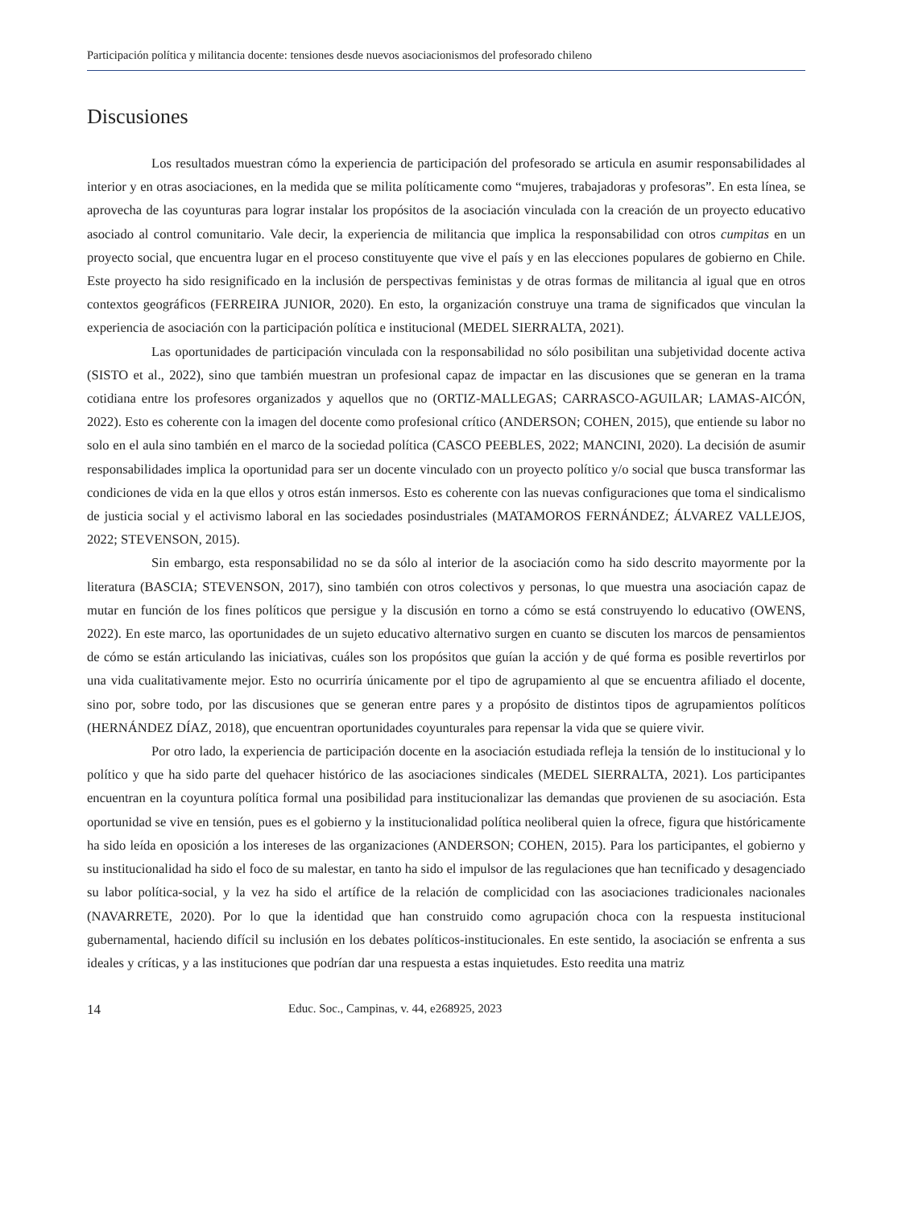Participación política y militancia docente: tensiones desde nuevos asociacionismos del profesorado chileno
Discusiones
Los resultados muestran cómo la experiencia de participación del profesorado se articula en asumir responsabilidades al interior y en otras asociaciones, en la medida que se milita políticamente como “mujeres, trabajadoras y profesoras”. En esta línea, se aprovecha de las coyunturas para lograr instalar los propósitos de la asociación vinculada con la creación de un proyecto educativo asociado al control comunitario. Vale decir, la experiencia de militancia que implica la responsabilidad con otros cumpitas en un proyecto social, que encuentra lugar en el proceso constituyente que vive el país y en las elecciones populares de gobierno en Chile. Este proyecto ha sido resignificado en la inclusión de perspectivas feministas y de otras formas de militancia al igual que en otros contextos geográficos (FERREIRA JUNIOR, 2020). En esto, la organización construye una trama de significados que vinculan la experiencia de asociación con la participación política e institucional (MEDEL SIERRALTA, 2021).
Las oportunidades de participación vinculada con la responsabilidad no sólo posibilitan una subjetividad docente activa (SISTO et al., 2022), sino que también muestran un profesional capaz de impactar en las discusiones que se generan en la trama cotidiana entre los profesores organizados y aquellos que no (ORTIZ-MALLEGAS; CARRASCO-AGUILAR; LAMAS-AICÓN, 2022). Esto es coherente con la imagen del docente como profesional crítico (ANDERSON; COHEN, 2015), que entiende su labor no solo en el aula sino también en el marco de la sociedad política (CASCO PEEBLES, 2022; MANCINI, 2020). La decisión de asumir responsabilidades implica la oportunidad para ser un docente vinculado con un proyecto político y/o social que busca transformar las condiciones de vida en la que ellos y otros están inmersos. Esto es coherente con las nuevas configuraciones que toma el sindicalismo de justicia social y el activismo laboral en las sociedades posindustriales (MATAMOROS FERNÁNDEZ; ÁLVAREZ VALLEJOS, 2022; STEVENSON, 2015).
Sin embargo, esta responsabilidad no se da sólo al interior de la asociación como ha sido descrito mayormente por la literatura (BASCIA; STEVENSON, 2017), sino también con otros colectivos y personas, lo que muestra una asociación capaz de mutar en función de los fines políticos que persigue y la discusión en torno a cómo se está construyendo lo educativo (OWENS, 2022). En este marco, las oportunidades de un sujeto educativo alternativo surgen en cuanto se discuten los marcos de pensamientos de cómo se están articulando las iniciativas, cuáles son los propósitos que guían la acción y de qué forma es posible revertirlos por una vida cualitativamente mejor. Esto no ocurriría únicamente por el tipo de agrupamiento al que se encuentra afiliado el docente, sino por, sobre todo, por las discusiones que se generan entre pares y a propósito de distintos tipos de agrupamientos políticos (HERNÁNDEZ DÍAZ, 2018), que encuentran oportunidades coyunturales para repensar la vida que se quiere vivir.
Por otro lado, la experiencia de participación docente en la asociación estudiada refleja la tensión de lo institucional y lo político y que ha sido parte del quehacer histórico de las asociaciones sindicales (MEDEL SIERRALTA, 2021). Los participantes encuentran en la coyuntura política formal una posibilidad para institucionalizar las demandas que provienen de su asociación. Esta oportunidad se vive en tensión, pues es el gobierno y la institucionalidad política neoliberal quien la ofrece, figura que históricamente ha sido leída en oposición a los intereses de las organizaciones (ANDERSON; COHEN, 2015). Para los participantes, el gobierno y su institucionalidad ha sido el foco de su malestar, en tanto ha sido el impulsor de las regulaciones que han tecnificado y desagenciado su labor política-social, y la vez ha sido el artífice de la relación de complicidad con las asociaciones tradicionales nacionales (NAVARRETE, 2020). Por lo que la identidad que han construido como agrupación choca con la respuesta institucional gubernamental, haciendo difícil su inclusión en los debates políticos-institucionales. En este sentido, la asociación se enfrenta a sus ideales y críticas, y a las instituciones que podrían dar una respuesta a estas inquietudes. Esto reedita una matriz
14 Educ. Soc., Campinas, v. 44, e268925, 2023